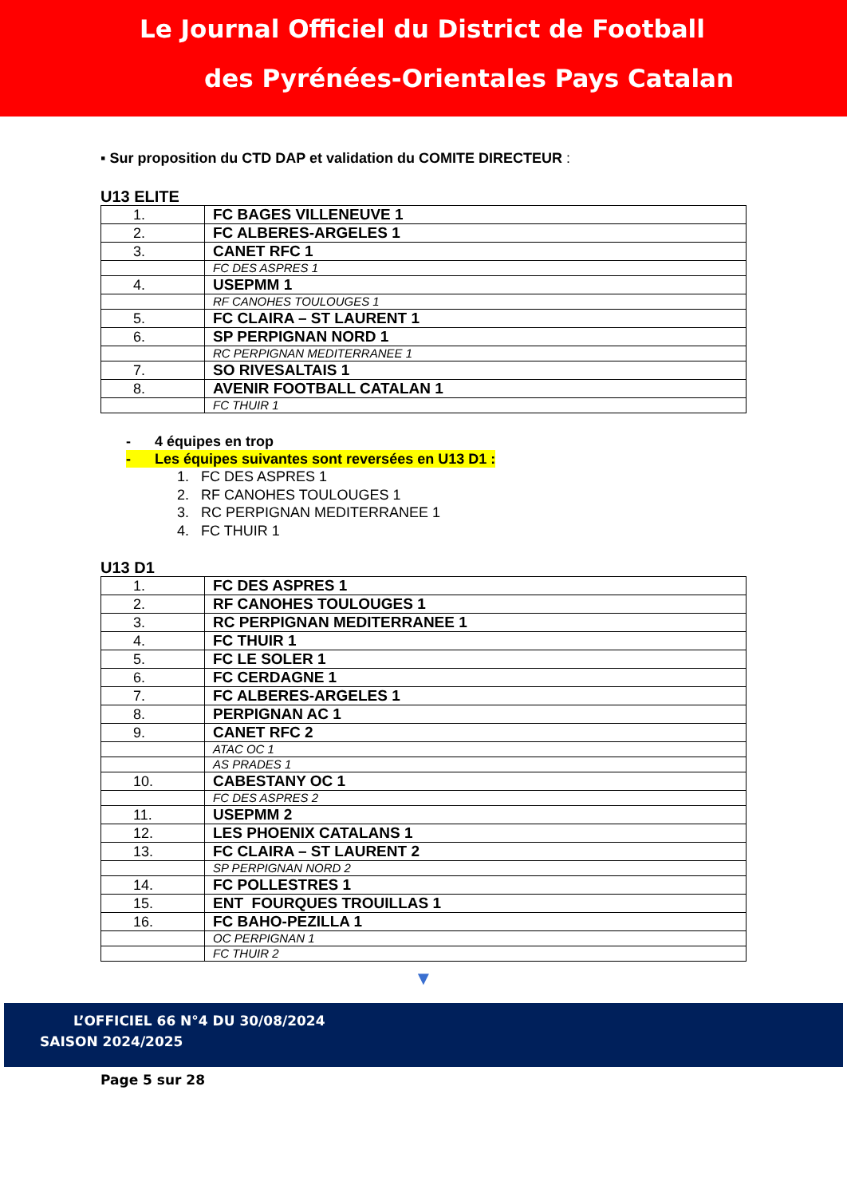Le Journal Officiel du District de Football
des Pyrénées-Orientales Pays Catalan
▪ Sur proposition du CTD DAP et validation du COMITE DIRECTEUR :
U13 ELITE
| 1. | FC BAGES VILLENEUVE 1 |
| 2. | FC ALBERES-ARGELES 1 |
| 3. | CANET RFC 1 |
| | FC DES ASPRES 1 |
| 4. | USEPMM 1 |
| | RF CANOHES TOULOUGES 1 |
| 5. | FC CLAIRA – ST LAURENT 1 |
| 6. | SP PERPIGNAN NORD 1 |
| | RC PERPIGNAN MEDITERRANEE 1 |
| 7. | SO RIVESALTAIS 1 |
| 8. | AVENIR FOOTBALL CATALAN 1 |
| | FC THUIR 1 |
- 4 équipes en trop
- Les équipes suivantes sont reversées en U13 D1 :
1. FC DES ASPRES 1
2. RF CANOHES TOULOUGES 1
3. RC PERPIGNAN MEDITERRANEE 1
4. FC THUIR 1
U13 D1
| 1. | FC DES ASPRES 1 |
| 2. | RF CANOHES TOULOUGES 1 |
| 3. | RC PERPIGNAN MEDITERRANEE 1 |
| 4. | FC THUIR 1 |
| 5. | FC LE SOLER 1 |
| 6. | FC CERDAGNE 1 |
| 7. | FC ALBERES-ARGELES 1 |
| 8. | PERPIGNAN AC 1 |
| 9. | CANET RFC 2 |
| | ATAC OC 1 |
| | AS PRADES 1 |
| 10. | CABESTANY OC 1 |
| | FC DES ASPRES 2 |
| 11. | USEPMM 2 |
| 12. | LES PHOENIX CATALANS 1 |
| 13. | FC CLAIRA – ST LAURENT 2 |
| | SP PERPIGNAN NORD 2 |
| 14. | FC POLLESTRES 1 |
| 15. | ENT FOURQUES TROUILLAS 1 |
| 16. | FC BAHO-PEZILLA 1 |
| | OC PERPIGNAN 1 |
| | FC THUIR 2 |
▼
L’OFFICIEL 66 N°4 DU 30/08/2024
SAISON 2024/2025
Page 5 sur 28